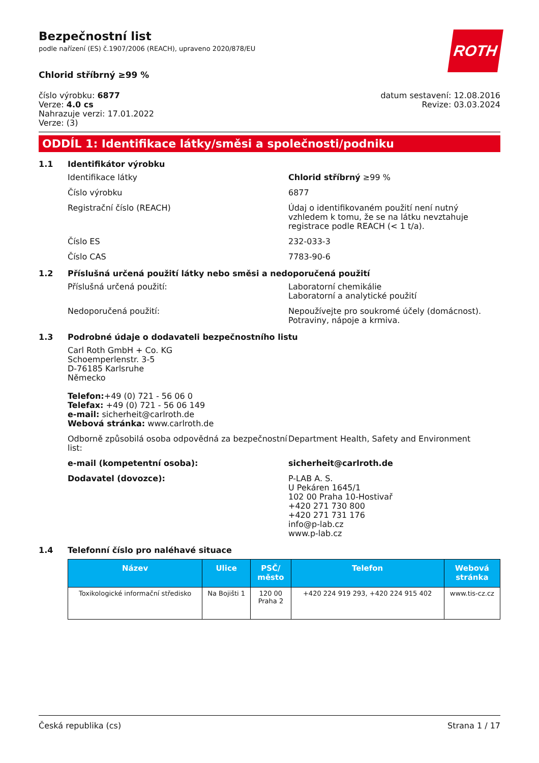ROTH
Bezpečnostní list
podle nařízení (ES) č.1907/2006 (REACH), upraveno 2020/878/EU
Chlorid stříbrný ≥99 %
číslo výrobku: 6877
Verze: 4.0 cs
Nahrazuje verzi: 17.01.2022
Verze: (3)
datum sestavení: 12.08.2016
Revize: 03.03.2024
ODDÍL 1: Identifikace látky/směsi a společnosti/podniku
1.1 Identifikátor výrobku
Identifikace látky Chlorid stříbrný ≥99 %
Číslo výrobku 6877
Registrační číslo (REACH) Údaj o identifikovaném použití není nutný vzhledem k tomu, že se na látku nevztahuje registrace podle REACH (< 1 t/a).
Číslo ES 232-033-3
Číslo CAS 7783-90-6
1.2 Příslušná určená použití látky nebo směsi a nedoporučená použití
Příslušná určená použití: Laboratorní chemikálie
Laboratorní a analytické použití
Nedoporučená použití: Nepoužívejte pro soukromé účely (domácnost).
Potraviny, nápoje a krmiva.
1.3 Podrobné údaje o dodavateli bezpečnostního listu
Carl Roth GmbH + Co. KG
Schoemperlenstr. 3-5
D-76185 Karlsruhe
Německo
Telefon:+49 (0) 721 - 56 06 0
Telefax: +49 (0) 721 - 56 06 149
e-mail: sicherheit@carlroth.de
Webová stránka: www.carlroth.de
Odborně způsobilá osoba odpovědná za bezpečnostní list:
Department Health, Safety and Environment
e-mail (kompetentní osoba): sicherheit@carlroth.de
Dodavatel (dovozce): P-LAB A. S.
U Pekáren 1645/1
102 00 Praha 10-Hostivař
+420 271 730 800
+420 271 731 176
info@p-lab.cz
www.p-lab.cz
1.4 Telefonní číslo pro naléhavé situace
| Název | Ulice | PSČ/ město | Telefon | Webová stránka |
| --- | --- | --- | --- | --- |
| Toxikologické informační středisko | Na Bojišti 1 | 120 00 Praha 2 | +420 224 919 293, +420 224 915 402 | www.tis-cz.cz |
Česká republika (cs) Strana 1 / 17